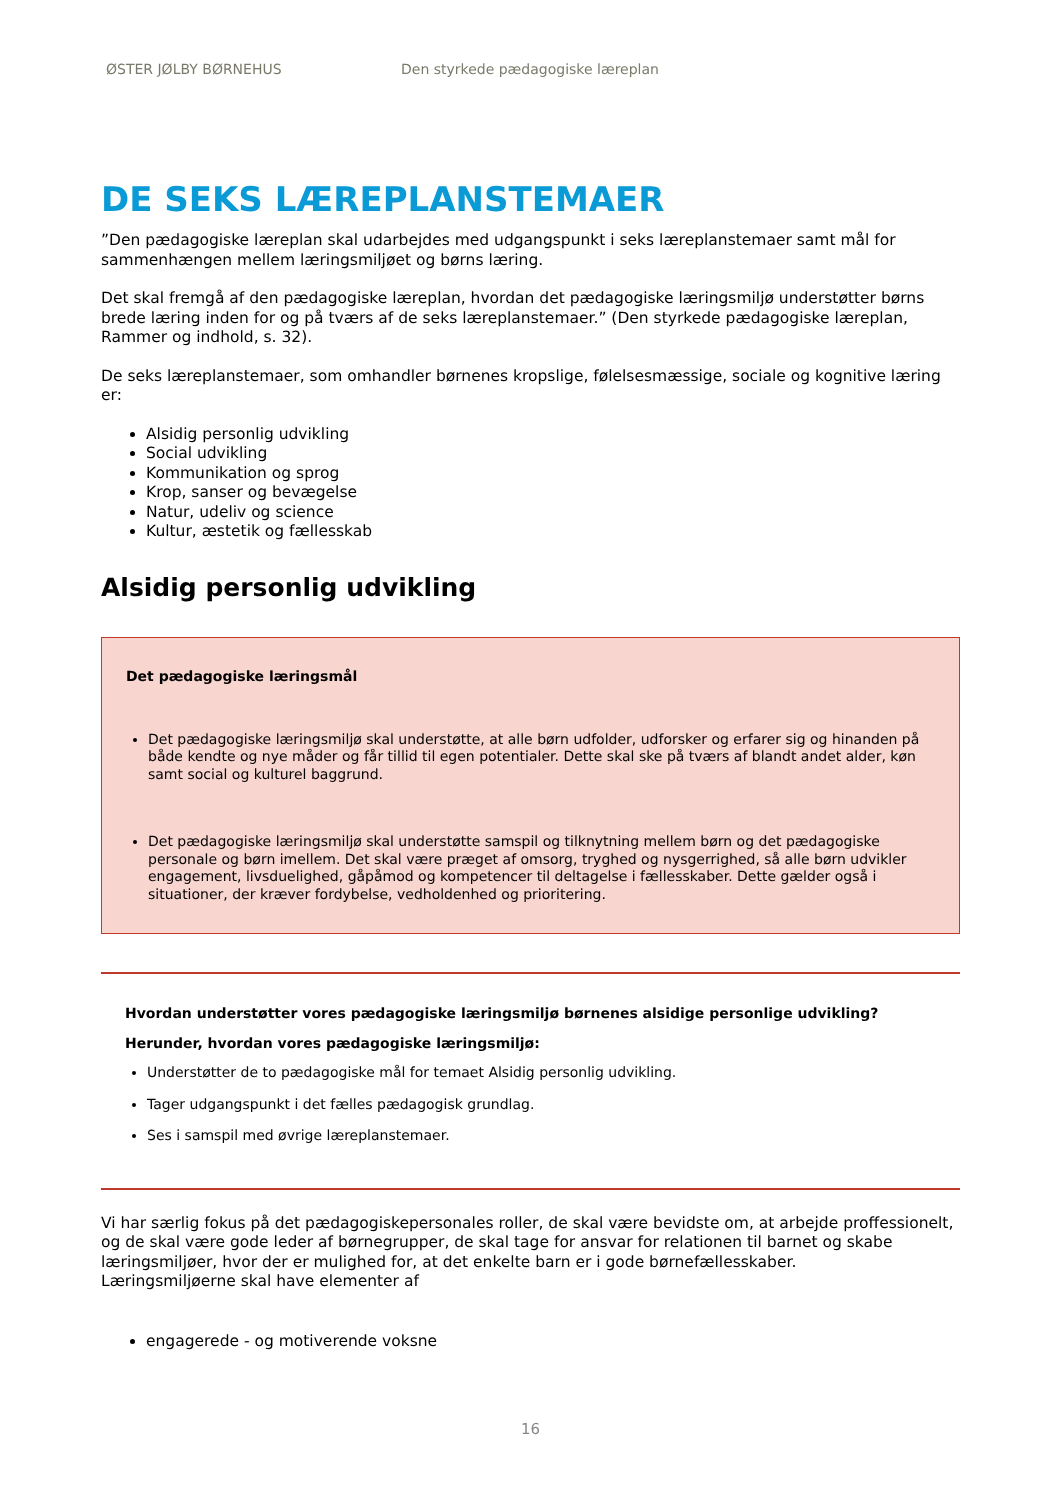ØSTER JØLBY BØRNEHUS Den styrkede pædagogiske læreplan
DE SEKS LÆREPLANSTEMAER
”Den pædagogiske læreplan skal udarbejdes med udgangspunkt i seks læreplanstemaer samt mål for sammenhængen mellem læringsmiljøet og børns læring.
Det skal fremgå af den pædagogiske læreplan, hvordan det pædagogiske læringsmiljø understøtter børns brede læring inden for og på tværs af de seks læreplanstemaer.” (Den styrkede pædagogiske læreplan, Rammer og indhold, s. 32).
De seks læreplanstemaer, som omhandler børnenes kropslige, følelsesmæssige, sociale og kognitive læring er:
Alsidig personlig udvikling
Social udvikling
Kommunikation og sprog
Krop, sanser og bevægelse
Natur, udeliv og science
Kultur, æstetik og fællesskab
Alsidig personlig udvikling
Det pædagogiske læringsmål
Det pædagogiske læringsmiljø skal understøtte, at alle børn udfolder, udforsker og erfarer sig og hinanden på både kendte og nye måder og får tillid til egen potentialer. Dette skal ske på tværs af blandt andet alder, køn samt social og kulturel baggrund.
Det pædagogiske læringsmiljø skal understøtte samspil og tilknytning mellem børn og det pædagogiske personale og børn imellem. Det skal være præget af omsorg, tryghed og nysgerrighed, så alle børn udvikler engagement, livsduelighed, gåpåmod og kompetencer til deltagelse i fællesskaber. Dette gælder også i situationer, der kræver fordybelse, vedholdenhed og prioritering.
Hvordan understøtter vores pædagogiske læringsmiljø børnenes alsidige personlige udvikling?
Herunder, hvordan vores pædagogiske læringsmiljø:
Understøtter de to pædagogiske mål for temaet Alsidig personlig udvikling.
Tager udgangspunkt i det fælles pædagogisk grundlag.
Ses i samspil med øvrige læreplanstemaer.
Vi har særlig fokus på det pædagogiskepersonales roller, de skal være bevidste om, at arbejde proffessionelt, og de skal være gode leder af børnegrupper, de skal tage for ansvar for relationen til barnet og skabe læringsmiljøer, hvor der er mulighed for, at det enkelte barn er i gode børnefællesskaber.
Læringsmiljøerne skal have elementer af
engagerede - og motiverende voksne
16